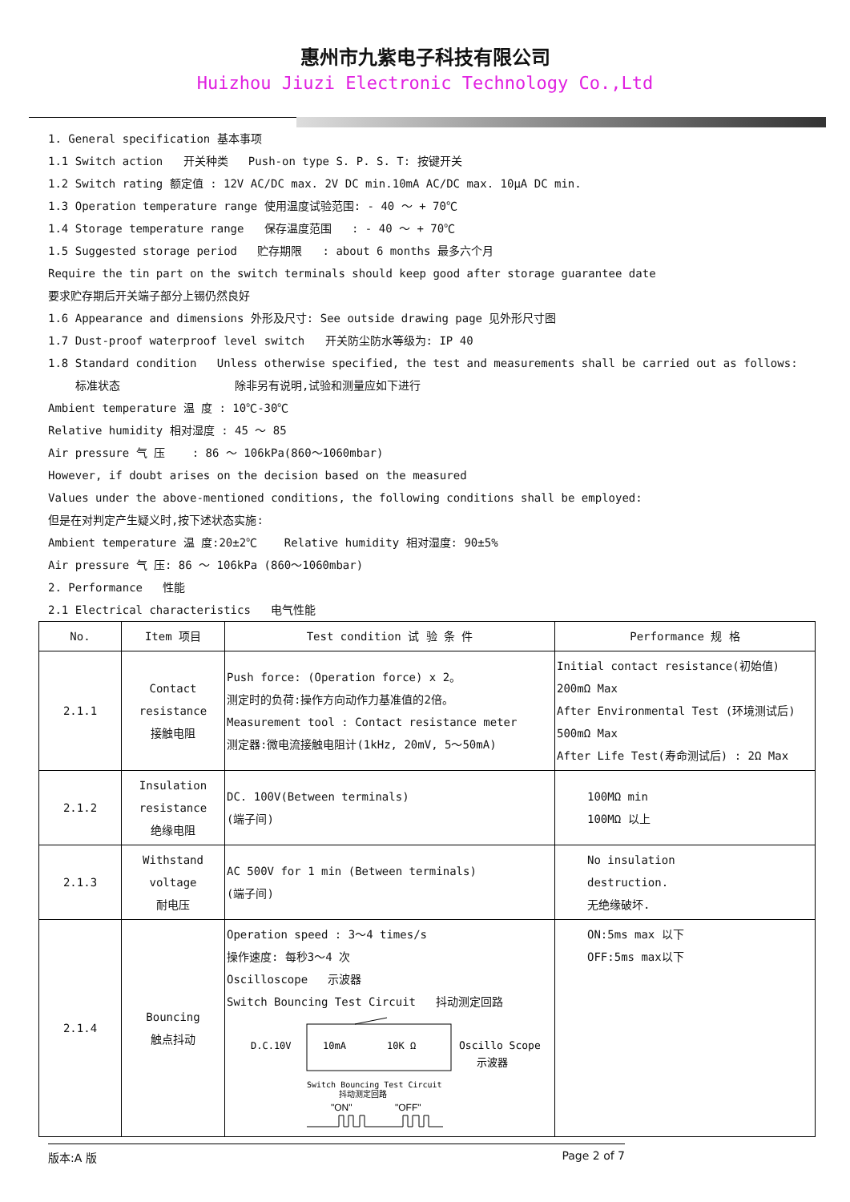惠州市九紫电子科技有限公司
Huizhou Jiuzi Electronic Technology Co.,Ltd
1. General specification 基本事项
1.1 Switch action 开关种类 Push-on type S. P. S. T: 按键开关
1.2 Switch rating 额定值 : 12V AC/DC max. 2V DC min.10mA AC/DC max. 10μA DC min.
1.3 Operation temperature range 使用温度试验范围: - 40 ～ + 70℃
1.4 Storage temperature range 保存温度范围 : - 40 ～ + 70℃
1.5 Suggested storage period 贮存期限 : about 6 months 最多六个月
Require the tin part on the switch terminals should keep good after storage guarantee date
要求贮存期后开关端子部分上锡仍然良好
1.6 Appearance and dimensions 外形及尺寸: See outside drawing page 见外形尺寸图
1.7 Dust-proof waterproof level switch 开关防尘防水等级为: IP 40
1.8 Standard condition Unless otherwise specified, the test and measurements shall be carried out as follows:
标准状态 除非另有说明,试验和测量应如下进行
Ambient temperature 温 度 : 10℃-30℃
Relative humidity 相对湿度 : 45 ～ 85
Air pressure 气 压 : 86 ～ 106kPa(860～1060mbar)
However, if doubt arises on the decision based on the measured
Values under the above-mentioned conditions, the following conditions shall be employed:
但是在对判定产生疑义时,按下述状态实施:
Ambient temperature 温 度:20±2℃ Relative humidity 相对湿度: 90±5%
Air pressure 气 压: 86 ～ 106kPa (860～1060mbar)
2. Performance 性能
2.1 Electrical characteristics 电气性能
| No. | Item 项目 | Test condition 试 验 条 件 | Performance 规 格 |
| --- | --- | --- | --- |
| 2.1.1 | Contact resistance 接触电阻 | Push force: (Operation force) x 2。 测定时的负荷:操作方向动作力基准值的2倍。 Measurement tool : Contact resistance meter 测定器:微电流接触电阻计(1kHz, 20mV, 5～50mA) | Initial contact resistance(初始值) 200mΩ Max After Environmental Test (环境测试后) 500mΩ Max After Life Test(寿命测试后) : 2Ω Max |
| 2.1.2 | Insulation resistance 绝缘电阻 | DC. 100V(Between terminals) (端子间) | 100MΩ min 100MΩ 以上 |
| 2.1.3 | Withstand voltage 耐电压 | AC 500V for 1 min (Between terminals) (端子间) | No insulation destruction. 无绝缘破坏. |
| 2.1.4 | Bouncing 触点抖动 | Operation speed : 3～4 times/s 操作速度: 每秒3～4 次 Oscilloscope 示波器 Switch Bouncing Test Circuit 抖动测定回路 D.C.10V 10mA 10K Ω Oscillo Scope 示波器 Switch Bouncing Test Circuit 抖动测定回路 "ON" "OFF" | ON:5ms max 以下 OFF:5ms max以下 |
版本:A 版 Page 2 of 7